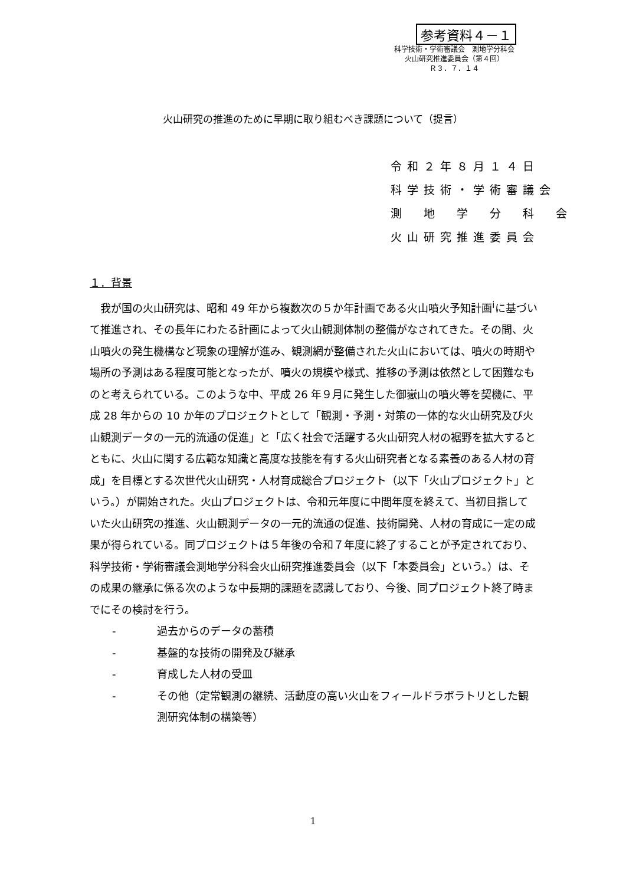参考資料４－１
科学技術・学術審議会　測地学分科会
火山研究推進委員会（第４回）
Ｒ３．７．１４
火山研究の推進のために早期に取り組むべき課題について（提言）
令和２年８月１４日
科学技術・学術審議会
測　地　学　分　科　会
火山研究推進委員会
１．背景
　我が国の火山研究は、昭和 49 年から複数次の５か年計画である火山噴火予知計画<sup>i</sup>に基づいて推進され、その長年にわたる計画によって火山観測体制の整備がなされてきた。その間、火山噴火の発生機構など現象の理解が進み、観測網が整備された火山においては、噴火の時期や場所の予測はある程度可能となったが、噴火の規模や様式、推移の予測は依然として困難なものと考えられている。このような中、平成 26 年９月に発生した御嶽山の噴火等を契機に、平成 28 年からの 10 か年のプロジェクトとして「観測・予測・対策の一体的な火山研究及び火山観測データの一元的流通の促進」と「広く社会で活躍する火山研究人材の裾野を拡大するとともに、火山に関する広範な知識と高度な技能を有する火山研究者となる素養のある人材の育成」を目標とする次世代火山研究・人材育成総合プロジェクト（以下「火山プロジェクト」という。）が開始された。火山プロジェクトは、令和元年度に中間年度を終えて、当初目指していた火山研究の推進、火山観測データの一元的流通の促進、技術開発、人材の育成に一定の成果が得られている。同プロジェクトは５年後の令和７年度に終了することが予定されており、科学技術・学術審議会測地学分科会火山研究推進委員会（以下「本委員会」という。）は、その成果の継承に係る次のような中長期的課題を認識しており、今後、同プロジェクト終了時までにその検討を行う。
- 過去からのデータの蓄積
- 基盤的な技術の開発及び継承
- 育成した人材の受皿
- その他（定常観測の継続、活動度の高い火山をフィールドラボラトリとした観測研究体制の構築等）
1